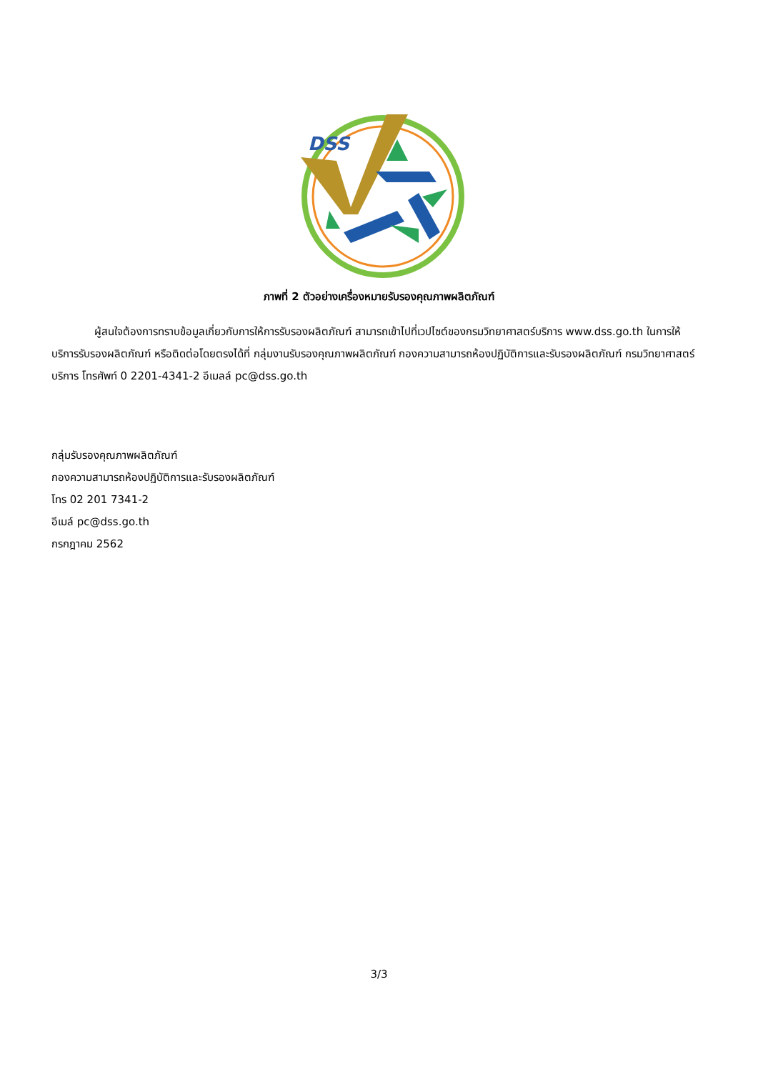DSS
ภาพที่ 2 ตัวอย่างเครื่องหมายรับรองคุณภาพผลิตภัณฑ์
ผู้สนใจต้องการทราบข้อมูลเกี่ยวกับการให้การรับรองผลิตภัณฑ์ สามารถเข้าไปที่เวปไซต์ของกรมวิทยาศาสตร์บริการ www.dss.go.th ในการให้บริการรับรองผลิตภัณฑ์ หรือติดต่อโดยตรงได้ที่ กลุ่มงานรับรองคุณภาพผลิตภัณฑ์ กองความสามารถห้องปฏิบัติการและรับรองผลิตภัณฑ์ กรมวิทยาศาสตร์บริการ โทรศัพท์ 0 2201-4341-2 อีเมลล์ pc@dss.go.th
กลุ่มรับรองคุณภาพผลิตภัณฑ์
กองความสามารถห้องปฏิบัติการและรับรองผลิตภัณฑ์
โทร 02 201 7341-2
อีเมล์ pc@dss.go.th
กรกฎาคม 2562
3/3